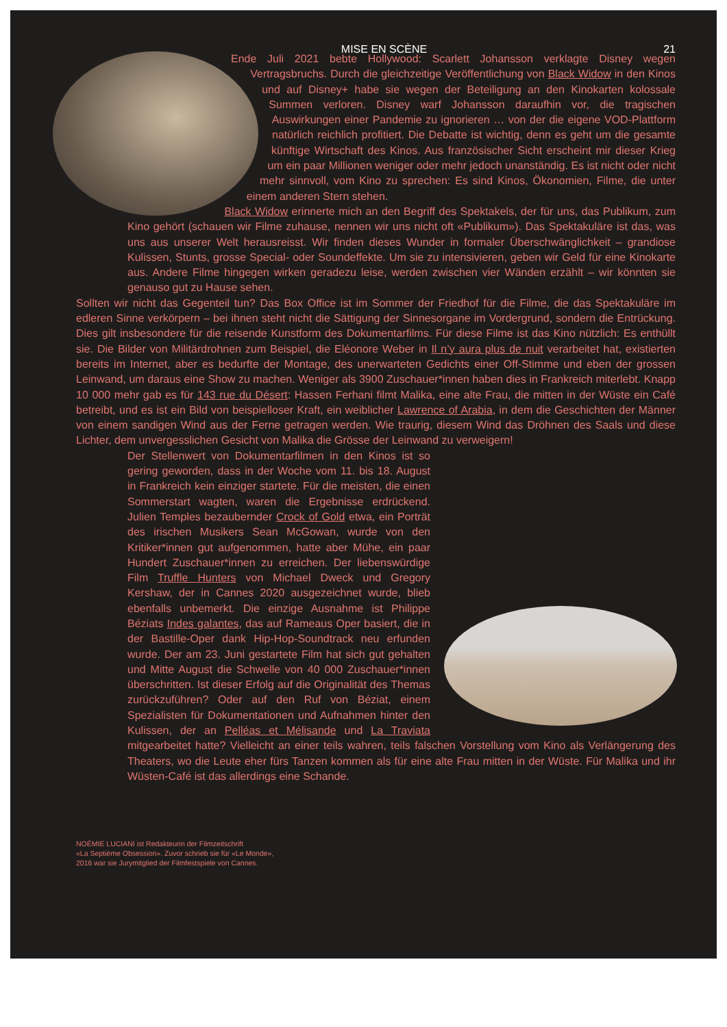MISE EN SCÈNE 21
Ende Juli 2021 bebte Hollywood: Scarlett Johansson verklagte Disney wegen Vertragsbruchs. Durch die gleichzeitige Veröffentlichung von Black Widow in den Kinos und auf Disney+ habe sie wegen der Beteiligung an den Kinokarten kolossale Summen verloren. Disney warf Johansson daraufhin vor, die tragischen Auswirkungen einer Pandemie zu ignorieren … von der die eigene VOD-Plattform natürlich reichlich profitiert. Die Debatte ist wichtig, denn es geht um die gesamte künftige Wirtschaft des Kinos. Aus französischer Sicht erscheint mir dieser Krieg um ein paar Millionen weniger oder mehr jedoch unanständig. Es ist nicht oder nicht mehr sinnvoll, vom Kino zu sprechen: Es sind Kinos, Ökonomien, Filme, die unter einem anderen Stern stehen.
Black Widow erinnerte mich an den Begriff des Spektakels, der für uns, das Publikum, zum Kino gehört (schauen wir Filme zuhause, nennen wir uns nicht oft «Publikum»). Das Spektakuläre ist das, was uns aus unserer Welt herausreisst. Wir finden dieses Wunder in formaler Überschwänglichkeit – grandiose Kulissen, Stunts, grosse Special- oder Soundeffekte. Um sie zu intensivieren, geben wir Geld für eine Kinokarte aus. Andere Filme hingegen wirken geradezu leise, werden zwischen vier Wänden erzählt – wir könnten sie genauso gut zu Hause sehen.
Sollten wir nicht das Gegenteil tun? Das Box Office ist im Sommer der Friedhof für die Filme, die das Spektakuläre im edleren Sinne verkörpern – bei ihnen steht nicht die Sättigung der Sinnesorgane im Vordergrund, sondern die Entrückung. Dies gilt insbesondere für die reisende Kunstform des Dokumentarfilms. Für diese Filme ist das Kino nützlich: Es enthüllt sie. Die Bilder von Militärdrohnen zum Beispiel, die Eléonore Weber in Il n’y aura plus de nuit verarbeitet hat, existierten bereits im Internet, aber es bedurfte der Montage, des unerwarteten Gedichts einer Off-Stimme und eben der grossen Leinwand, um daraus eine Show zu machen. Weniger als 3900 Zuschauer*innen haben dies in Frankreich miterlebt. Knapp 10 000 mehr gab es für 143 rue du Désert: Hassen Ferhani filmt Malika, eine alte Frau, die mitten in der Wüste ein Café betreibt, und es ist ein Bild von beispielloser Kraft, ein weiblicher Lawrence of Arabia, in dem die Geschichten der Männer von einem sandigen Wind aus der Ferne getragen werden. Wie traurig, diesem Wind das Dröhnen des Saals und diese Lichter, dem unvergesslichen Gesicht von Malika die Grösse der Leinwand zu verweigern!
Der Stellenwert von Dokumentarfilmen in den Kinos ist so gering geworden, dass in der Woche vom 11. bis 18. August in Frankreich kein einziger startete. Für die meisten, die einen Sommerstart wagten, waren die Ergebnisse erdrückend. Julien Temples bezaubernder Crock of Gold etwa, ein Porträt des irischen Musikers Sean McGowan, wurde von den Kritiker*innen gut aufgenommen, hatte aber Mühe, ein paar Hundert Zuschauer*innen zu erreichen. Der liebenswürdige Film Truffle Hunters von Michael Dweck und Gregory Kershaw, der in Cannes 2020 ausgezeichnet wurde, blieb ebenfalls unbemerkt. Die einzige Ausnahme ist Philippe Béziats Indes galantes, das auf Rameaus Oper basiert, die in der Bastille-Oper dank Hip-Hop-Soundtrack neu erfunden wurde. Der am 23. Juni gestartete Film hat sich gut gehalten und Mitte August die Schwelle von 40 000 Zuschauer*innen überschritten. Ist dieser Erfolg auf die Originalität des Themas zurückzuführen? Oder auf den Ruf von Béziat, einem Spezialisten für Dokumentationen und Aufnahmen hinter den Kulissen, der an Pelléas et Mélisande und La Traviata mitgearbeitet hatte? Vielleicht an einer teils wahren, teils falschen Vorstellung vom Kino als Verlängerung des Theaters, wo die Leute eher fürs Tanzen kommen als für eine alte Frau mitten in der Wüste. Für Malika und ihr Wüsten-Café ist das allerdings eine Schande.
NOÉMIE LUCIANI ist Redakteurin der Filmzeitschrift
«La Septième Obsession». Zuvor schrieb sie für «Le Monde»,
2016 war sie Jurymitglied der Filmfestspiele von Cannes.